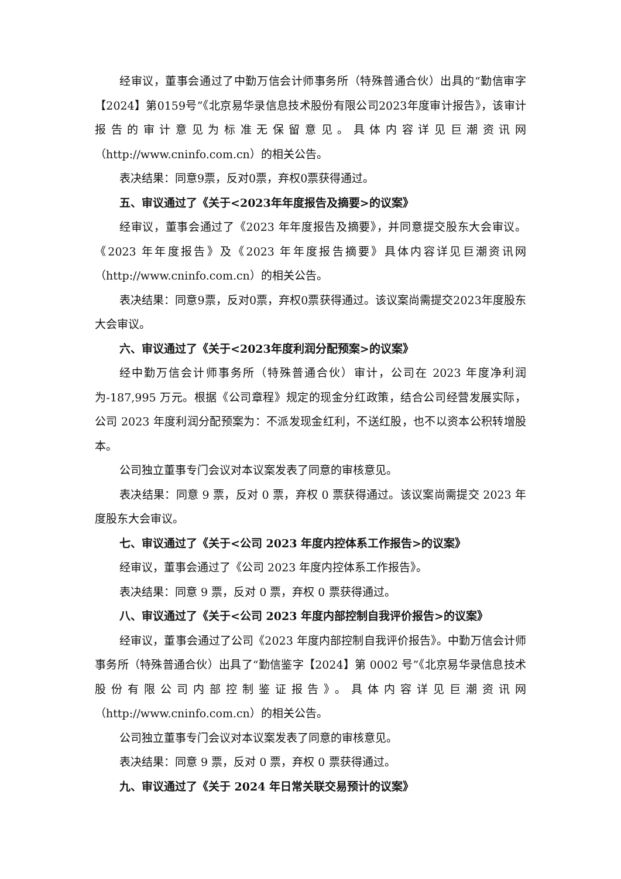经审议，董事会通过了中勤万信会计师事务所（特殊普通合伙）出具的“勤信审字【2024】第0159号”《北京易华录信息技术股份有限公司2023年度审计报告》，该审计报告的审计意见为标准无保留意见。具体内容详见巨潮资讯网（http://www.cninfo.com.cn）的相关公告。
表决结果：同意9票，反对0票，弃权0票获得通过。
五、审议通过了《关于<2023年年度报告及摘要>的议案》
经审议，董事会通过了《2023 年年度报告及摘要》，并同意提交股东大会审议。《2023 年年度报告》及《2023 年年度报告摘要》具体内容详见巨潮资讯网（http://www.cninfo.com.cn）的相关公告。
表决结果：同意9票，反对0票，弃权0票获得通过。该议案尚需提交2023年度股东大会审议。
六、审议通过了《关于<2023年度利润分配预案>的议案》
经中勤万信会计师事务所（特殊普通合伙）审计，公司在 2023 年度净利润为-187,995 万元。根据《公司章程》规定的现金分红政策，结合公司经营发展实际，公司 2023 年度利润分配预案为：不派发现金红利，不送红股，也不以资本公积转增股本。
公司独立董事专门会议对本议案发表了同意的审核意见。
表决结果：同意 9 票，反对 0 票，弃权 0 票获得通过。该议案尚需提交 2023 年度股东大会审议。
七、审议通过了《关于<公司 2023 年度内控体系工作报告>的议案》
经审议，董事会通过了《公司 2023 年度内控体系工作报告》。
表决结果：同意 9 票，反对 0 票，弃权 0 票获得通过。
八、审议通过了《关于<公司 2023 年度内部控制自我评价报告>的议案》
经审议，董事会通过了公司《2023 年度内部控制自我评价报告》。中勤万信会计师事务所（特殊普通合伙）出具了“勤信鉴字【2024】第 0002 号”《北京易华录信息技术股份有限公司内部控制鉴证报告》。具体内容详见巨潮资讯网（http://www.cninfo.com.cn）的相关公告。
公司独立董事专门会议对本议案发表了同意的审核意见。
表决结果：同意 9 票，反对 0 票，弃权 0 票获得通过。
九、审议通过了《关于 2024 年日常关联交易预计的议案》